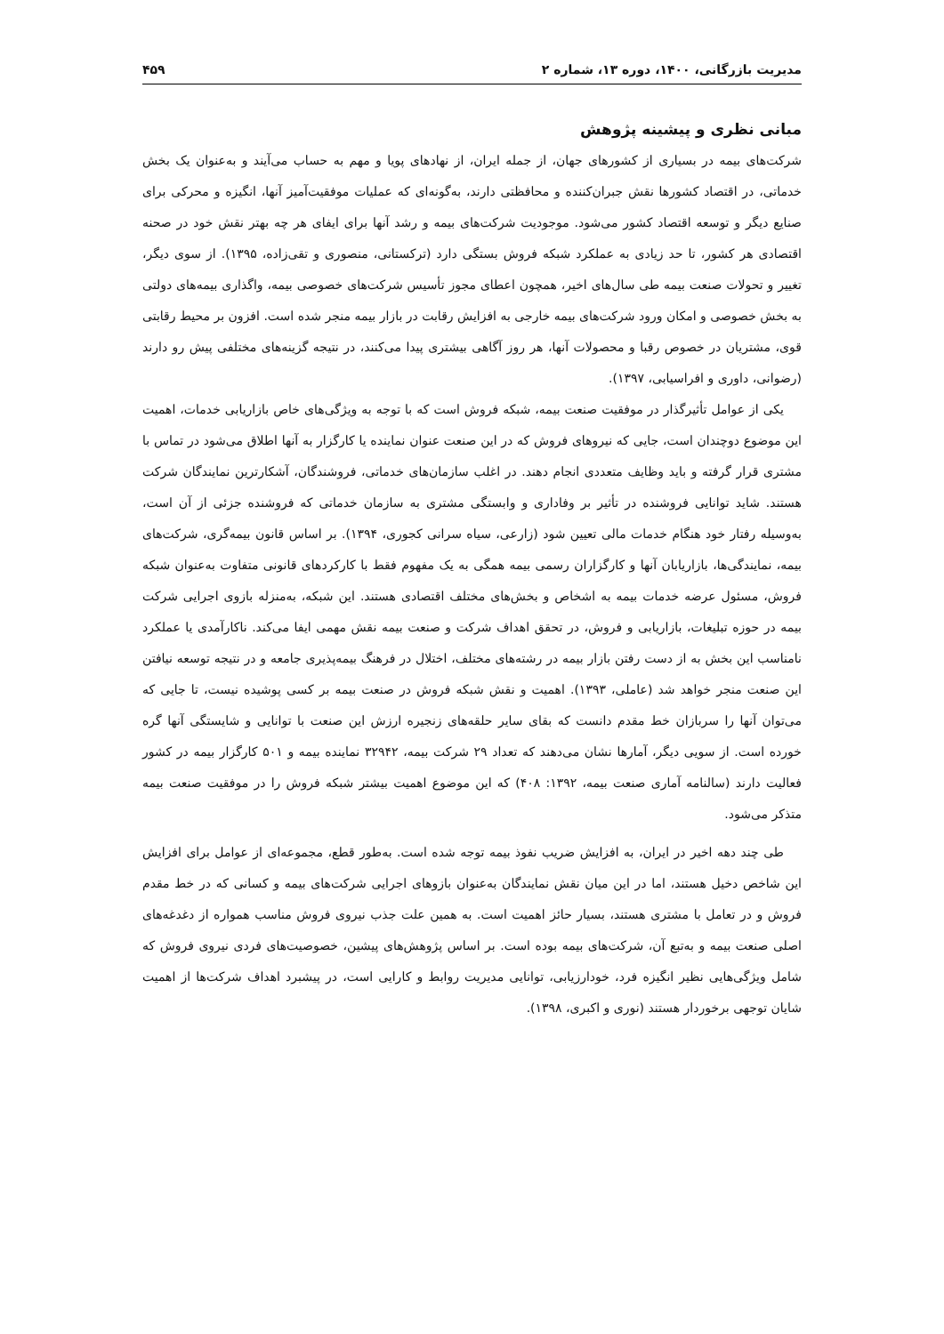مدیریت بازرگانی، ۱۴۰۰، دوره ۱۳، شماره ۲ ۴۵۹
مبانی نظری و پیشینه پژوهش
شرکت‌های بیمه در بسیاری از کشورهای جهان، از جمله ایران، از نهادهای پویا و مهم به حساب می‌آیند و به‌عنوان یک بخش خدماتی، در اقتصاد کشورها نقش جبران‌کننده و محافظتی دارند، به‌گونه‌ای که عملیات موفقیت‌آمیز آنها، انگیزه و محرکی برای صنایع دیگر و توسعه اقتصاد کشور می‌شود. موجودیت شرکت‌های بیمه و رشد آنها برای ایفای هر چه بهتر نقش خود در صحنه اقتصادی هر کشور، تا حد زیادی به عملکرد شبکه فروش بستگی دارد (ترکستانی، منصوری و تقی‌زاده، ۱۳۹۵). از سوی دیگر، تغییر و تحولات صنعت بیمه طی سال‌های اخیر، همچون اعطای مجوز تأسیس شرکت‌های خصوصی بیمه، واگذاری بیمه‌های دولتی به بخش خصوصی و امکان ورود شرکت‌های بیمه خارجی به افزایش رقابت در بازار بیمه منجر شده است. افزون بر محیط رقابتی قوی، مشتریان در خصوص رقبا و محصولات آنها، هر روز آگاهی بیشتری پیدا می‌کنند، در نتیجه گزینه‌های مختلفی پیش رو دارند (رضوانی، داوری و افراسیابی، ۱۳۹۷).
یکی از عوامل تأثیرگذار در موفقیت صنعت بیمه، شبکه فروش است که با توجه به ویژگی‌های خاص بازاریابی خدمات، اهمیت این موضوع دوچندان است، جایی که نیروهای فروش که در این صنعت عنوان نماینده یا کارگزار به آنها اطلاق می‌شود در تماس با مشتری قرار گرفته و باید وظایف متعددی انجام دهند. در اغلب سازمان‌های خدماتی، فروشندگان، آشکارترین نمایندگان شرکت هستند. شاید توانایی فروشنده در تأثیر بر وفاداری و وابستگی مشتری به سازمان خدماتی که فروشنده جزئی از آن است، به‌وسیله رفتار خود هنگام خدمات مالی تعیین شود (زارعی، سیاه سرانی کجوری، ۱۳۹۴). بر اساس قانون بیمه‌گری، شرکت‌های بیمه، نمایندگی‌ها، بازاریابان آنها و کارگزاران رسمی بیمه همگی به یک مفهوم فقط با کارکردهای قانونی متفاوت به‌عنوان شبکه فروش، مسئول عرضه خدمات بیمه به اشخاص و بخش‌های مختلف اقتصادی هستند. این شبکه، به‌منزله بازوی اجرایی شرکت بیمه در حوزه تبلیغات، بازاریابی و فروش، در تحقق اهداف شرکت و صنعت بیمه نقش مهمی ایفا می‌کند. ناکارآمدی یا عملکرد نامناسب این بخش به از دست رفتن بازار بیمه در رشته‌های مختلف، اختلال در فرهنگ بیمه‌پذیری جامعه و در نتیجه توسعه نیافتن این صنعت منجر خواهد شد (عاملی، ۱۳۹۳). اهمیت و نقش شبکه فروش در صنعت بیمه بر کسی پوشیده نیست، تا جایی که می‌توان آنها را سربازان خط مقدم دانست که بقای سایر حلقه‌های زنجیره ارزش این صنعت با توانایی و شایستگی آنها گره خورده است. از سویی دیگر، آمارها نشان می‌دهند که تعداد ۲۹ شرکت بیمه، ۳۲۹۴۲ نماینده بیمه و ۵۰۱ کارگزار بیمه در کشور فعالیت دارند (سالنامه آماری صنعت بیمه، ۱۳۹۲: ۴۰۸) که این موضوع اهمیت بیشتر شبکه فروش را در موفقیت صنعت بیمه متذکر می‌شود.
طی چند دهه اخیر در ایران، به افزایش ضریب نفوذ بیمه توجه شده است. به‌طور قطع، مجموعه‌ای از عوامل برای افزایش این شاخص دخیل هستند، اما در این میان نقش نمایندگان به‌عنوان بازوهای اجرایی شرکت‌های بیمه و کسانی که در خط مقدم فروش و در تعامل با مشتری هستند، بسیار حائز اهمیت است. به همین علت جذب نیروی فروش مناسب همواره از دغدغه‌های اصلی صنعت بیمه و به‌تبع آن، شرکت‌های بیمه بوده است. بر اساس پژوهش‌های پیشین، خصوصیت‌های فردی نیروی فروش که شامل ویژگی‌هایی نظیر انگیزه فرد، خودارزیابی، توانایی مدیریت روابط و کارایی است، در پیشبرد اهداف شرکت‌ها از اهمیت شایان توجهی برخوردار هستند (نوری و اکبری، ۱۳۹۸).